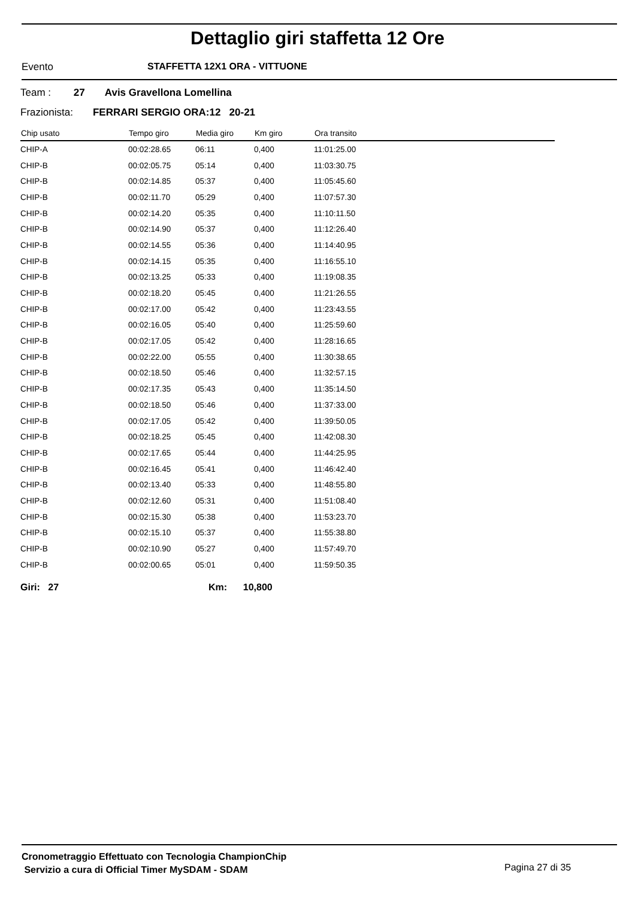Dettaglio giri staffetta 12 Ore
Evento STAFFETTA 12X1 ORA - VITTUONE
Team : 27 Avis Gravellona Lomellina
Frazionista: FERRARI SERGIO ORA:12 20-21
| Chip usato | Tempo giro | Media giro | Km giro | Ora transito |
| --- | --- | --- | --- | --- |
| CHIP-A | 00:02:28.65 | 06:11 | 0,400 | 11:01:25.00 |
| CHIP-B | 00:02:05.75 | 05:14 | 0,400 | 11:03:30.75 |
| CHIP-B | 00:02:14.85 | 05:37 | 0,400 | 11:05:45.60 |
| CHIP-B | 00:02:11.70 | 05:29 | 0,400 | 11:07:57.30 |
| CHIP-B | 00:02:14.20 | 05:35 | 0,400 | 11:10:11.50 |
| CHIP-B | 00:02:14.90 | 05:37 | 0,400 | 11:12:26.40 |
| CHIP-B | 00:02:14.55 | 05:36 | 0,400 | 11:14:40.95 |
| CHIP-B | 00:02:14.15 | 05:35 | 0,400 | 11:16:55.10 |
| CHIP-B | 00:02:13.25 | 05:33 | 0,400 | 11:19:08.35 |
| CHIP-B | 00:02:18.20 | 05:45 | 0,400 | 11:21:26.55 |
| CHIP-B | 00:02:17.00 | 05:42 | 0,400 | 11:23:43.55 |
| CHIP-B | 00:02:16.05 | 05:40 | 0,400 | 11:25:59.60 |
| CHIP-B | 00:02:17.05 | 05:42 | 0,400 | 11:28:16.65 |
| CHIP-B | 00:02:22.00 | 05:55 | 0,400 | 11:30:38.65 |
| CHIP-B | 00:02:18.50 | 05:46 | 0,400 | 11:32:57.15 |
| CHIP-B | 00:02:17.35 | 05:43 | 0,400 | 11:35:14.50 |
| CHIP-B | 00:02:18.50 | 05:46 | 0,400 | 11:37:33.00 |
| CHIP-B | 00:02:17.05 | 05:42 | 0,400 | 11:39:50.05 |
| CHIP-B | 00:02:18.25 | 05:45 | 0,400 | 11:42:08.30 |
| CHIP-B | 00:02:17.65 | 05:44 | 0,400 | 11:44:25.95 |
| CHIP-B | 00:02:16.45 | 05:41 | 0,400 | 11:46:42.40 |
| CHIP-B | 00:02:13.40 | 05:33 | 0,400 | 11:48:55.80 |
| CHIP-B | 00:02:12.60 | 05:31 | 0,400 | 11:51:08.40 |
| CHIP-B | 00:02:15.30 | 05:38 | 0,400 | 11:53:23.70 |
| CHIP-B | 00:02:15.10 | 05:37 | 0,400 | 11:55:38.80 |
| CHIP-B | 00:02:10.90 | 05:27 | 0,400 | 11:57:49.70 |
| CHIP-B | 00:02:00.65 | 05:01 | 0,400 | 11:59:50.35 |
Giri: 27 Km: 10,800
Cronometraggio Effettuato con Tecnologia ChampionChip
Servizio a cura di Official Timer MySDAM - SDAM
Pagina 27 di 35